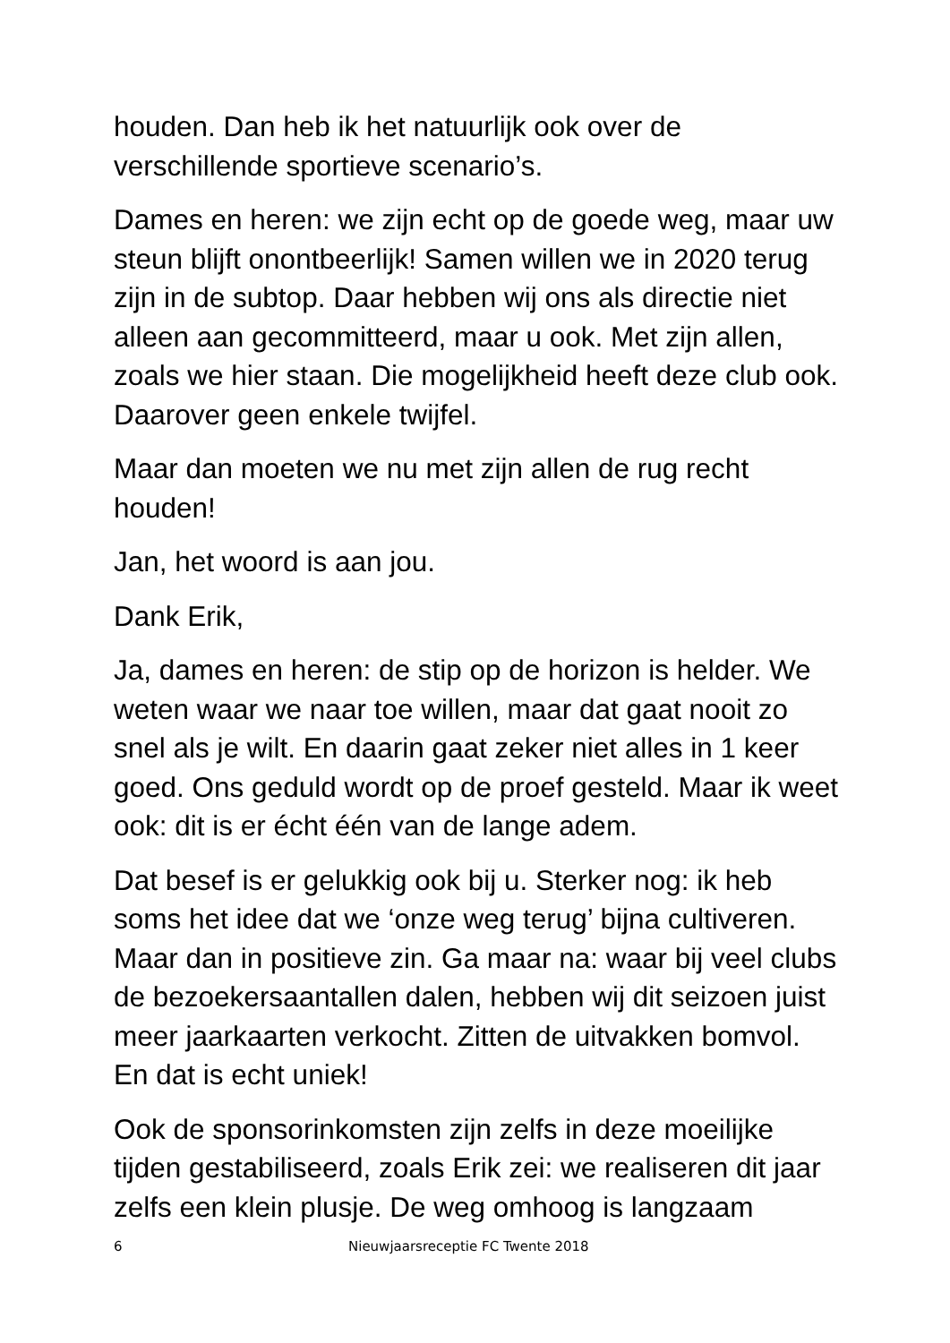houden. Dan heb ik het natuurlijk ook over de verschillende sportieve scenario’s.
Dames en heren: we zijn echt op de goede weg, maar uw steun blijft onontbeerlijk! Samen willen we in 2020 terug zijn in de subtop. Daar hebben wij ons als directie niet alleen aan gecommitteerd, maar u ook. Met zijn allen, zoals we hier staan. Die mogelijkheid heeft deze club ook. Daarover geen enkele twijfel.
Maar dan moeten we nu met zijn allen de rug recht houden!
Jan, het woord is aan jou.
Dank Erik,
Ja, dames en heren: de stip op de horizon is helder. We weten waar we naar toe willen, maar dat gaat nooit zo snel als je wilt. En daarin gaat zeker niet alles in 1 keer goed. Ons geduld wordt op de proef gesteld. Maar ik weet ook: dit is er écht één van de lange adem.
Dat besef is er gelukkig ook bij u. Sterker nog: ik heb soms het idee dat we ‘onze weg terug’ bijna cultiveren. Maar dan in positieve zin. Ga maar na: waar bij veel clubs de bezoekersaantallen dalen, hebben wij dit seizoen juist meer jaarkaarten verkocht. Zitten de uitvakken bomvol. En dat is echt uniek!
Ook de sponsorinkomsten zijn zelfs in deze moeilijke tijden gestabiliseerd, zoals Erik zei: we realiseren dit jaar zelfs een klein plusje. De weg omhoog is langzaam
6 Nieuwjaarsreceptie FC Twente 2018